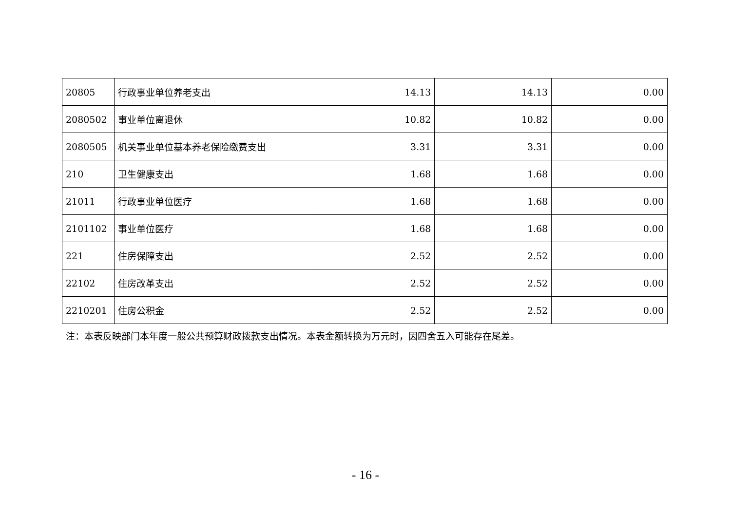| 20805 | 行政事业单位养老支出 | 14.13 | 14.13 | 0.00 |
| 2080502 | 事业单位离退休 | 10.82 | 10.82 | 0.00 |
| 2080505 | 机关事业单位基本养老保险缴费支出 | 3.31 | 3.31 | 0.00 |
| 210 | 卫生健康支出 | 1.68 | 1.68 | 0.00 |
| 21011 | 行政事业单位医疗 | 1.68 | 1.68 | 0.00 |
| 2101102 | 事业单位医疗 | 1.68 | 1.68 | 0.00 |
| 221 | 住房保障支出 | 2.52 | 2.52 | 0.00 |
| 22102 | 住房改革支出 | 2.52 | 2.52 | 0.00 |
| 2210201 | 住房公积金 | 2.52 | 2.52 | 0.00 |
注：本表反映部门本年度一般公共预算财政拨款支出情况。本表金额转换为万元时，因四舍五入可能存在尾差。
- 16 -